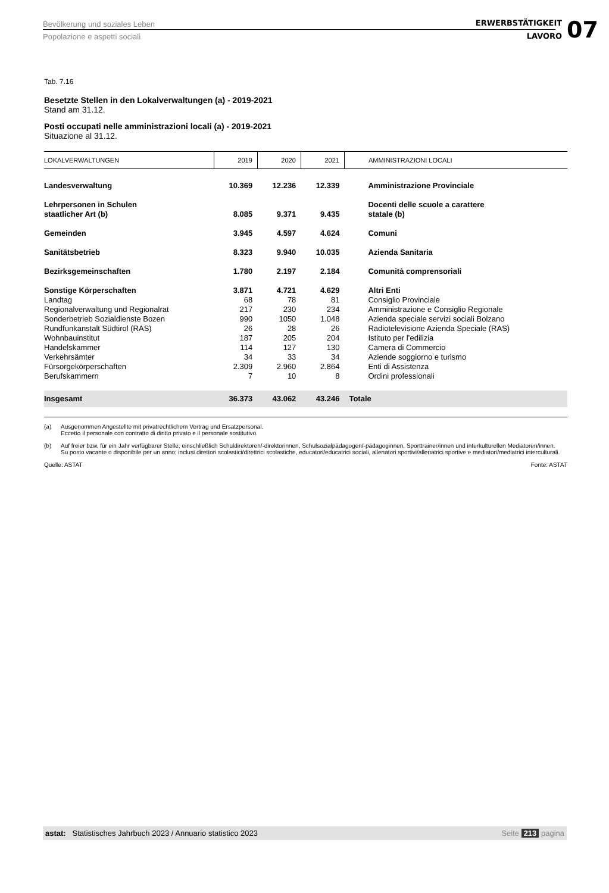Bevölkerung und soziales Leben
Popolazione e aspetti sociali
ERWERBSTÄTIGKEIT
LAVORO
07
Tab. 7.16
Besetzte Stellen in den Lokalverwaltungen (a) - 2019-2021
Stand am 31.12.
Posti occupati nelle amministrazioni locali (a) - 2019-2021
Situazione al 31.12.
| LOKALVERWALTUNGEN | 2019 | 2020 | 2021 | AMMINISTRAZIONI LOCALI |
| --- | --- | --- | --- | --- |
| Landesverwaltung | 10.369 | 12.236 | 12.339 | Amministrazione Provinciale |
| Lehrpersonen in Schulen staatlicher Art (b) | 8.085 | 9.371 | 9.435 | Docenti delle scuole a carattere statale (b) |
| Gemeinden | 3.945 | 4.597 | 4.624 | Comuni |
| Sanitätsbetrieb | 8.323 | 9.940 | 10.035 | Azienda Sanitaria |
| Bezirksgemeinschaften | 1.780 | 2.197 | 2.184 | Comunità comprensoriali |
| Sonstige Körperschaften | 3.871 | 4.721 | 4.629 | Altri Enti |
| Landtag | 68 | 78 | 81 | Consiglio Provinciale |
| Regionalverwaltung und Regionalrat | 217 | 230 | 234 | Amministrazione e Consiglio Regionale |
| Sonderbetrieb Sozialdienste Bozen | 990 | 1050 | 1.048 | Azienda speciale servizi sociali Bolzano |
| Rundfunkanstalt Südtirol (RAS) | 26 | 28 | 26 | Radiotelevisione Azienda Speciale (RAS) |
| Wohnbauinstitut | 187 | 205 | 204 | Istituto per l’edilizia |
| Handelskammer | 114 | 127 | 130 | Camera di Commercio |
| Verkehrsämter | 34 | 33 | 34 | Aziende soggiorno e turismo |
| Fürsorgekörperschaften | 2.309 | 2.960 | 2.864 | Enti di Assistenza |
| Berufskammern | 7 | 10 | 8 | Ordini professionali |
| Insgesamt | 36.373 | 43.062 | 43.246 | Totale |
(a) Ausgenommen Angestellte mit privatrechtlichem Vertrag und Ersatzpersonal.
Eccetto il personale con contratto di diritto privato e il personale sostitutivo.
(b) Auf freier bzw. für ein Jahr verfügbarer Stelle; einschließlich Schuldirektoren/-direktorinnen, Schulsozialpädagogen/-pädagoginnen, Sporttrainer/innen und interkulturellen Mediatoren/innen.
Su posto vacante o disponibile per un anno; inclusi direttori scolastici/direttrici scolastiche, educatori/educatrici sociali, allenatori sportivi/allenatrici sportive e mediatori/mediatrici interculturali.
Quelle: ASTAT Fonte: ASTAT
astat: Statistisches Jahrbuch 2023 / Annuario statistico 2023
Seite 213 pagina